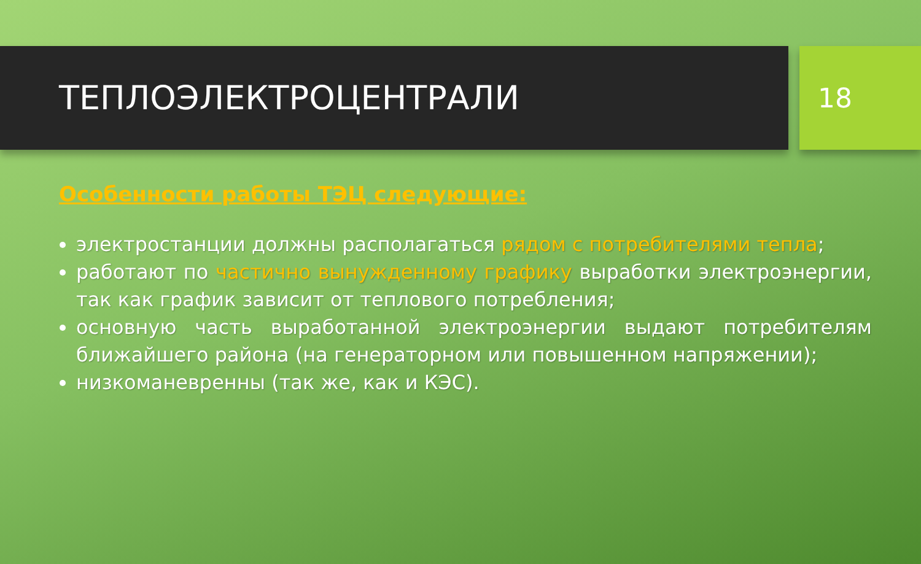ТЕПЛОЭЛЕКТРОЦЕНТРАЛИ
18
Особенности работы ТЭЦ следующие:
электростанции должны располагаться рядом с потребителями тепла;
работают по частично вынужденному графику выработки электроэнергии, так как график зависит от теплового потребления;
основную часть выработанной электроэнергии выдают потребителям ближайшего района (на генераторном или повышенном напряжении);
низкоманевренны (так же, как и КЭС).